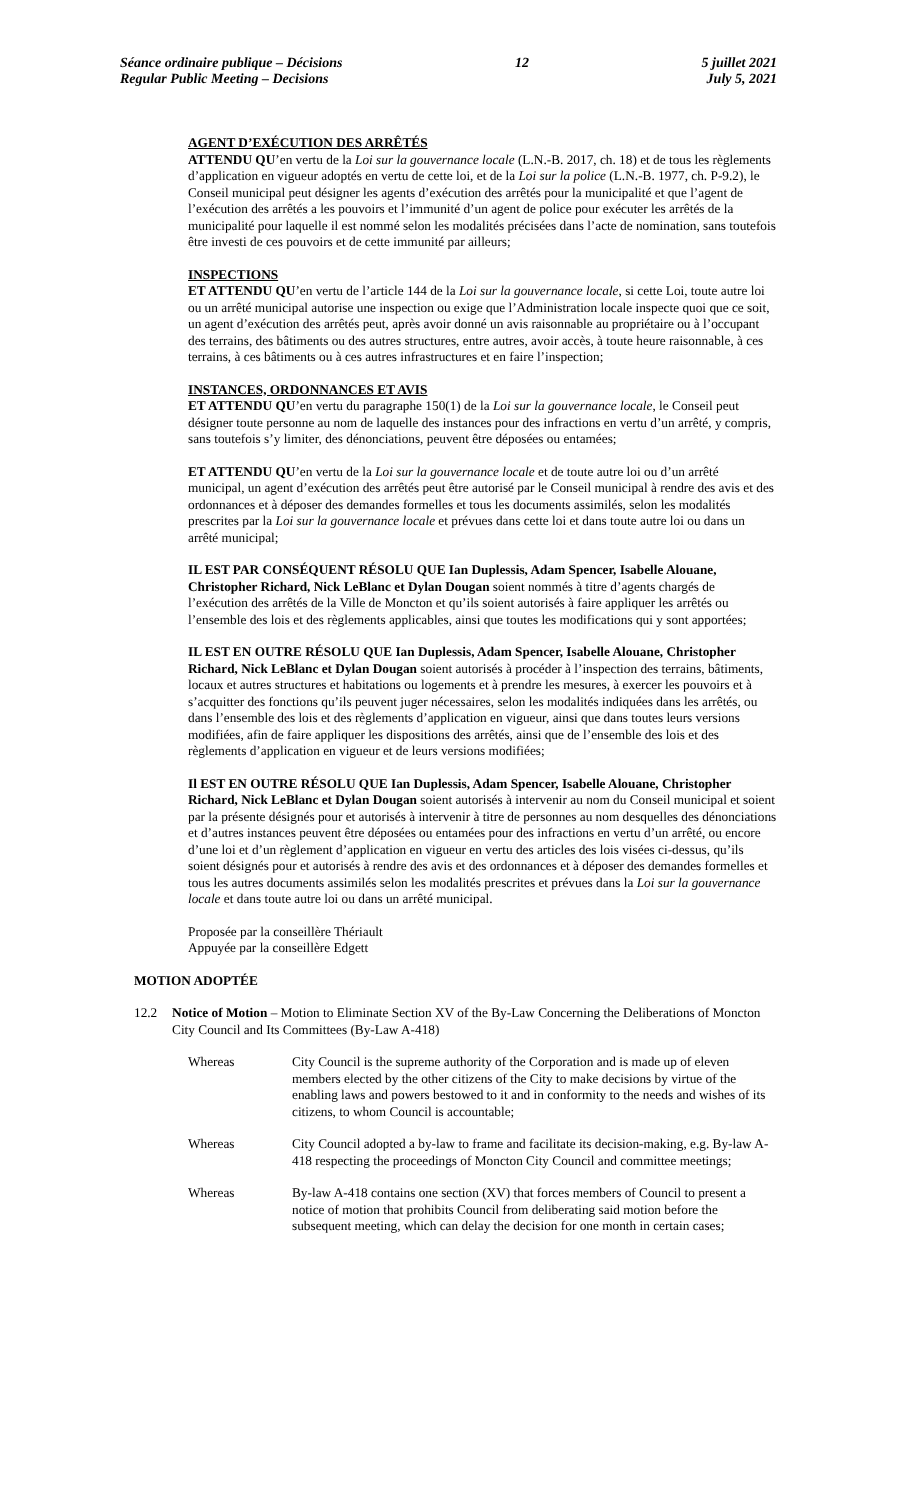Séance ordinaire publique – Décisions
Regular Public Meeting – Decisions
12 5 juillet 2021
July 5, 2021
AGENT D’EXÉCUTION DES ARRÊTÉS
ATTENDU QU’en vertu de la Loi sur la gouvernance locale (L.N.-B. 2017, ch. 18) et de tous les règlements d’application en vigueur adoptés en vertu de cette loi, et de la Loi sur la police (L.N.-B. 1977, ch. P-9.2), le Conseil municipal peut désigner les agents d’exécution des arrêtés pour la municipalité et que l’agent de l’exécution des arrêtés a les pouvoirs et l’immunité d’un agent de police pour exécuter les arrêtés de la municipalité pour laquelle il est nommé selon les modalités précisées dans l’acte de nomination, sans toutefois être investi de ces pouvoirs et de cette immunité par ailleurs;
INSPECTIONS
ET ATTENDU QU’en vertu de l’article 144 de la Loi sur la gouvernance locale, si cette Loi, toute autre loi ou un arrêté municipal autorise une inspection ou exige que l’Administration locale inspecte quoi que ce soit, un agent d’exécution des arrêtés peut, après avoir donné un avis raisonnable au propriétaire ou à l’occupant des terrains, des bâtiments ou des autres structures, entre autres, avoir accès, à toute heure raisonnable, à ces terrains, à ces bâtiments ou à ces autres infrastructures et en faire l’inspection;
INSTANCES, ORDONNANCES ET AVIS
ET ATTENDU QU’en vertu du paragraphe 150(1) de la Loi sur la gouvernance locale, le Conseil peut désigner toute personne au nom de laquelle des instances pour des infractions en vertu d’un arrêté, y compris, sans toutefois s’y limiter, des dénonciations, peuvent être déposées ou entamées;
ET ATTENDU QU’en vertu de la Loi sur la gouvernance locale et de toute autre loi ou d’un arrêté municipal, un agent d’exécution des arrêtés peut être autorisé par le Conseil municipal à rendre des avis et des ordonnances et à déposer des demandes formelles et tous les documents assimilés, selon les modalités prescrites par la Loi sur la gouvernance locale et prévues dans cette loi et dans toute autre loi ou dans un arrêté municipal;
IL EST PAR CONSÉQUENT RÉSOLU QUE Ian Duplessis, Adam Spencer, Isabelle Alouane, Christopher Richard, Nick LeBlanc et Dylan Dougan soient nommés à titre d’agents chargés de l’exécution des arrêtés de la Ville de Moncton et qu’ils soient autorisés à faire appliquer les arrêtés ou l’ensemble des lois et des règlements applicables, ainsi que toutes les modifications qui y sont apportées;
IL EST EN OUTRE RÉSOLU QUE Ian Duplessis, Adam Spencer, Isabelle Alouane, Christopher Richard, Nick LeBlanc et Dylan Dougan soient autorisés à procéder à l’inspection des terrains, bâtiments, locaux et autres structures et habitations ou logements et à prendre les mesures, à exercer les pouvoirs et à s’acquitter des fonctions qu’ils peuvent juger nécessaires, selon les modalités indiquées dans les arrêtés, ou dans l’ensemble des lois et des règlements d’application en vigueur, ainsi que dans toutes leurs versions modifiées, afin de faire appliquer les dispositions des arrêtés, ainsi que de l’ensemble des lois et des règlements d’application en vigueur et de leurs versions modifiées;
Il EST EN OUTRE RÉSOLU QUE Ian Duplessis, Adam Spencer, Isabelle Alouane, Christopher Richard, Nick LeBlanc et Dylan Dougan soient autorisés à intervenir au nom du Conseil municipal et soient par la présente désignés pour et autorisés à intervenir à titre de personnes au nom desquelles des dénonciations et d’autres instances peuvent être déposées ou entamées pour des infractions en vertu d’un arrêté, ou encore d’une loi et d’un règlement d’application en vigueur en vertu des articles des lois visées ci-dessus, qu’ils soient désignés pour et autorisés à rendre des avis et des ordonnances et à déposer des demandes formelles et tous les autres documents assimilés selon les modalités prescrites et prévues dans la Loi sur la gouvernance locale et dans toute autre loi ou dans un arrêté municipal.
Proposée par la conseillère Thériault
Appuyée par la conseillère Edgett
MOTION ADOPTÉE
12.2 Notice of Motion – Motion to Eliminate Section XV of the By-Law Concerning the Deliberations of Moncton City Council and Its Committees (By-Law A-418)
Whereas City Council is the supreme authority of the Corporation and is made up of eleven members elected by the other citizens of the City to make decisions by virtue of the enabling laws and powers bestowed to it and in conformity to the needs and wishes of its citizens, to whom Council is accountable;
Whereas City Council adopted a by-law to frame and facilitate its decision-making, e.g. By-law A-418 respecting the proceedings of Moncton City Council and committee meetings;
Whereas By-law A-418 contains one section (XV) that forces members of Council to present a notice of motion that prohibits Council from deliberating said motion before the subsequent meeting, which can delay the decision for one month in certain cases;